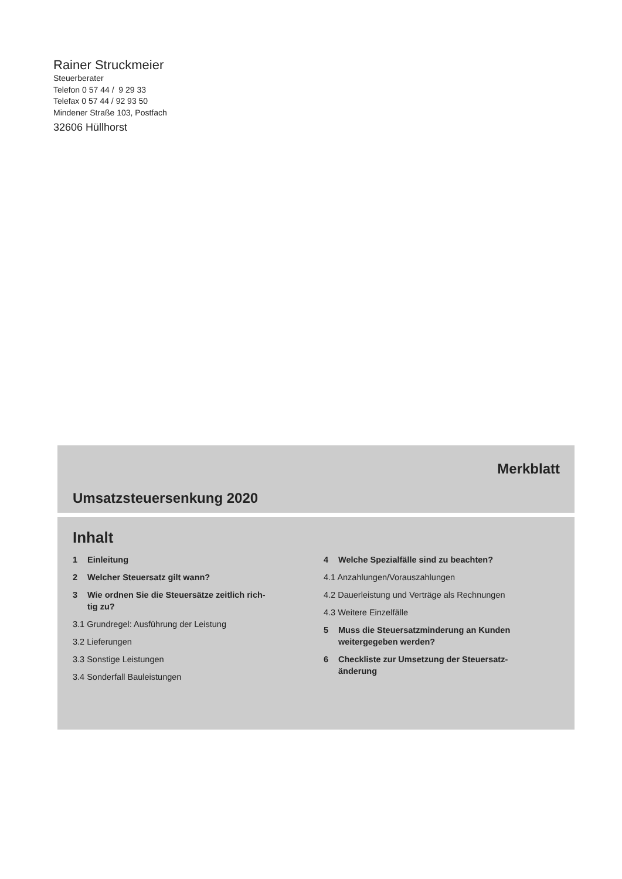Rainer Struckmeier
Steuerberater
Telefon 0 57 44 / 9 29 33
Telefax 0 57 44 / 92 93 50
Mindener Straße 103, Postfach
32606 Hüllhorst
Merkblatt
Umsatzsteuersenkung 2020
Inhalt
1 Einleitung
2 Welcher Steuersatz gilt wann?
3 Wie ordnen Sie die Steuersätze zeitlich rich-
tig zu?
3.1 Grundregel: Ausführung der Leistung
3.2 Lieferungen
3.3 Sonstige Leistungen
3.4 Sonderfall Bauleistungen
4 Welche Spezialfälle sind zu beachten?
4.1 Anzahlungen/Vorauszahlungen
4.2 Dauerleistung und Verträge als Rechnungen
4.3 Weitere Einzelfälle
5 Muss die Steuersatzminderung an Kunden
weitergegeben werden?
6 Checkliste zur Umsetzung der Steuersatz-
änderung